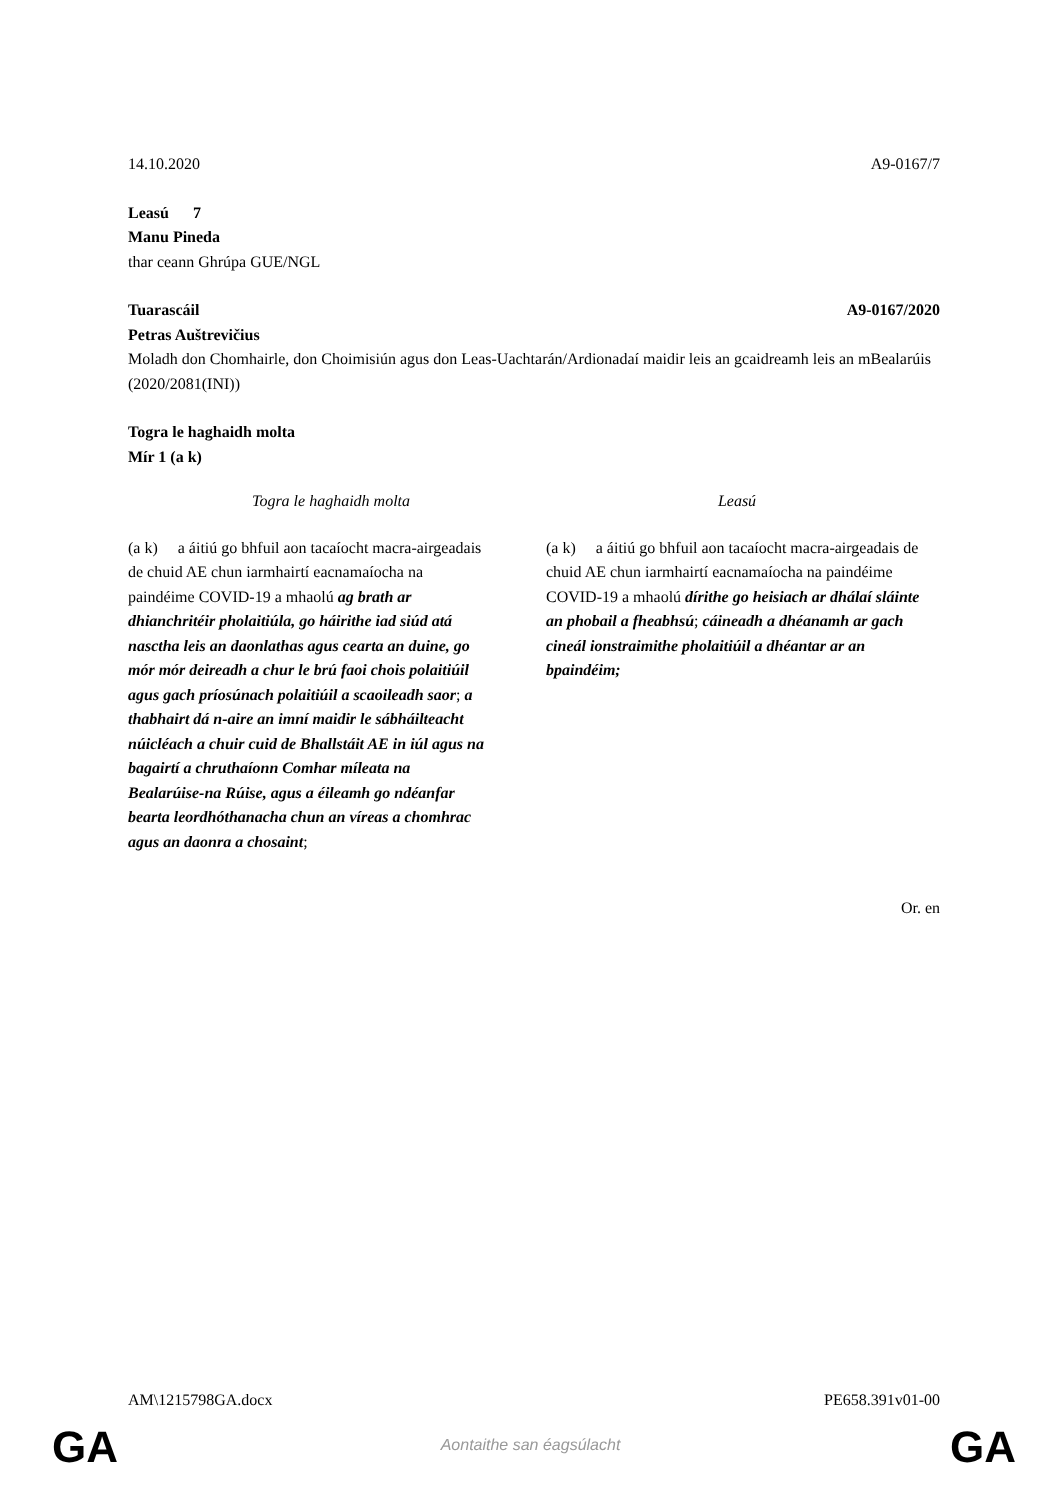14.10.2020 A9-0167/7
Leasú 7
Manu Pineda
thar ceann Ghrúpa GUE/NGL
Tuarascáil A9-0167/2020
Petras Auštrevičius
Moladh don Chomhairle, don Choimisiún agus don Leas-Uachtarán/Ardionadaí maidir leis an gcaidreamh leis an mBealarúis
(2020/2081(INI))
Togra le haghaidh molta
Mír 1 (a k)
| Togra le haghaidh molta | Leasú |
| --- | --- |
| (a k) a áitiú go bhfuil aon tacaíocht macra-airgeadais de chuid AE chun iarmhairtí eacnamaíocha na paindéime COVID-19 a mhaolú ag brath ar dhianchritéir pholaitiúla, go háirithe iad siúd atá nasctha leis an daonlathas agus cearta an duine, go mór mór deireadh a chur le brú faoi chois polaitiúil agus gach príosúnach polaitiúil a scaoileadh saor ; a thabhairt dá n-aire an imní maidir le sábháilteacht núicléach a chuir cuid de Bhallstáit AE in iúl agus na bagairtí a chruthaíonn Comhar míleata na Bealarúise-na Rúise, agus a éileamh go ndéanfar bearta leordhóthanacha chun an víreas a chomhrac agus an daonra a chosaint ; | (a k) a áitiú go bhfuil aon tacaíocht macra-airgeadais de chuid AE chun iarmhairtí eacnamaíocha na paindéime COVID-19 a mhaolú dírithe go heisiach ar dhálaí sláinte an phobail a fheabhsú ; cáineadh a dhéanamh ar gach cineál ionstraimithe pholaitiúil a dhéantar ar an bpaindéim; |
Or. en
AM\1215798GA.docx PE658.391v01-00
GA
Aontaithe san éagsúlacht GA